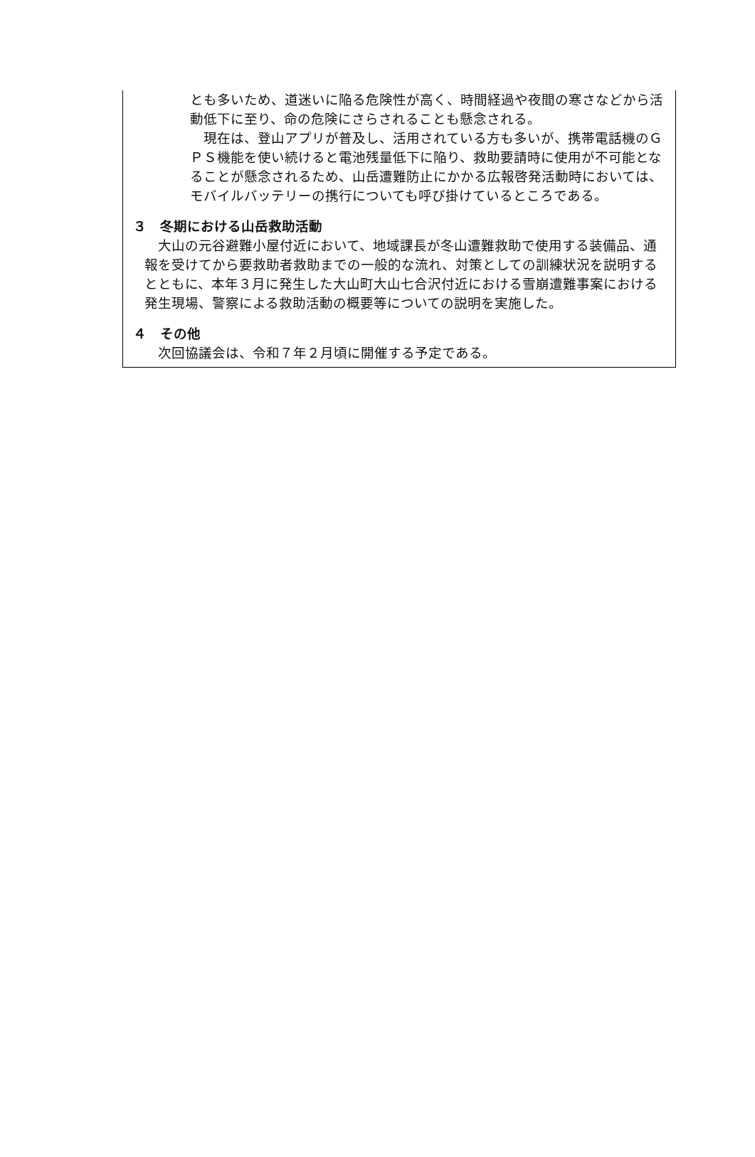とも多いため、道迷いに陥る危険性が高く、時間経過や夜間の寒さなどから活動低下に至り、命の危険にさらされることも懸念される。
　現在は、登山アプリが普及し、活用されている方も多いが、携帯電話機のＧＰＳ機能を使い続けると電池残量低下に陥り、救助要請時に使用が不可能となることが懸念されるため、山岳遭難防止にかかる広報啓発活動時においては、モバイルバッテリーの携行についても呼び掛けているところである。
３　冬期における山岳救助活動
　大山の元谷避難小屋付近において、地域課長が冬山遭難救助で使用する装備品、通報を受けてから要救助者救助までの一般的な流れ、対策としての訓練状況を説明するとともに、本年３月に発生した大山町大山七合沢付近における雪崩遭難事案における発生現場、警察による救助活動の概要等についての説明を実施した。
４　その他
　次回協議会は、令和７年２月頃に開催する予定である。